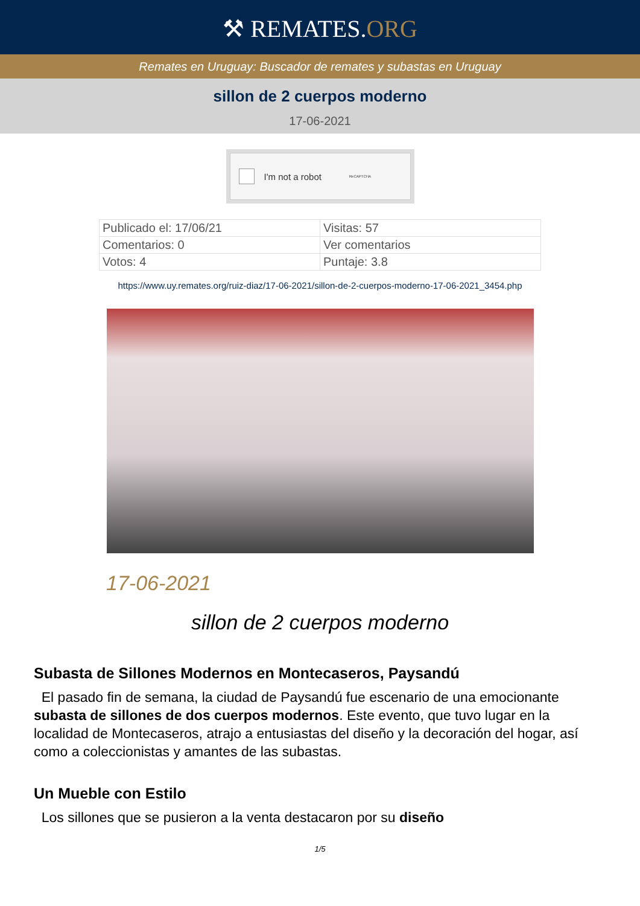⚒ REMATES.ORG
Remates en Uruguay: Buscador de remates y subastas en Uruguay
sillon de 2 cuerpos moderno
17-06-2021
I'm not a robot ReCAPTCHA
| Publicado el: 17/06/21 | Visitas: 57 |
| Comentarios: 0 | Ver comentarios |
| Votos: 4 | Puntaje: 3.8 |
https://www.uy.remates.org/ruiz-diaz/17-06-2021/sillon-de-2-cuerpos-moderno-17-06-2021_3454.php
17-06-2021
sillon de 2 cuerpos moderno
Subasta de Sillones Modernos en Montecaseros, Paysandú
El pasado fin de semana, la ciudad de Paysandú fue escenario de una emocionante subasta de sillones de dos cuerpos modernos. Este evento, que tuvo lugar en la localidad de Montecaseros, atrajo a entusiastas del diseño y la decoración del hogar, así como a coleccionistas y amantes de las subastas.
Un Mueble con Estilo
Los sillones que se pusieron a la venta destacaron por su diseño
1/5